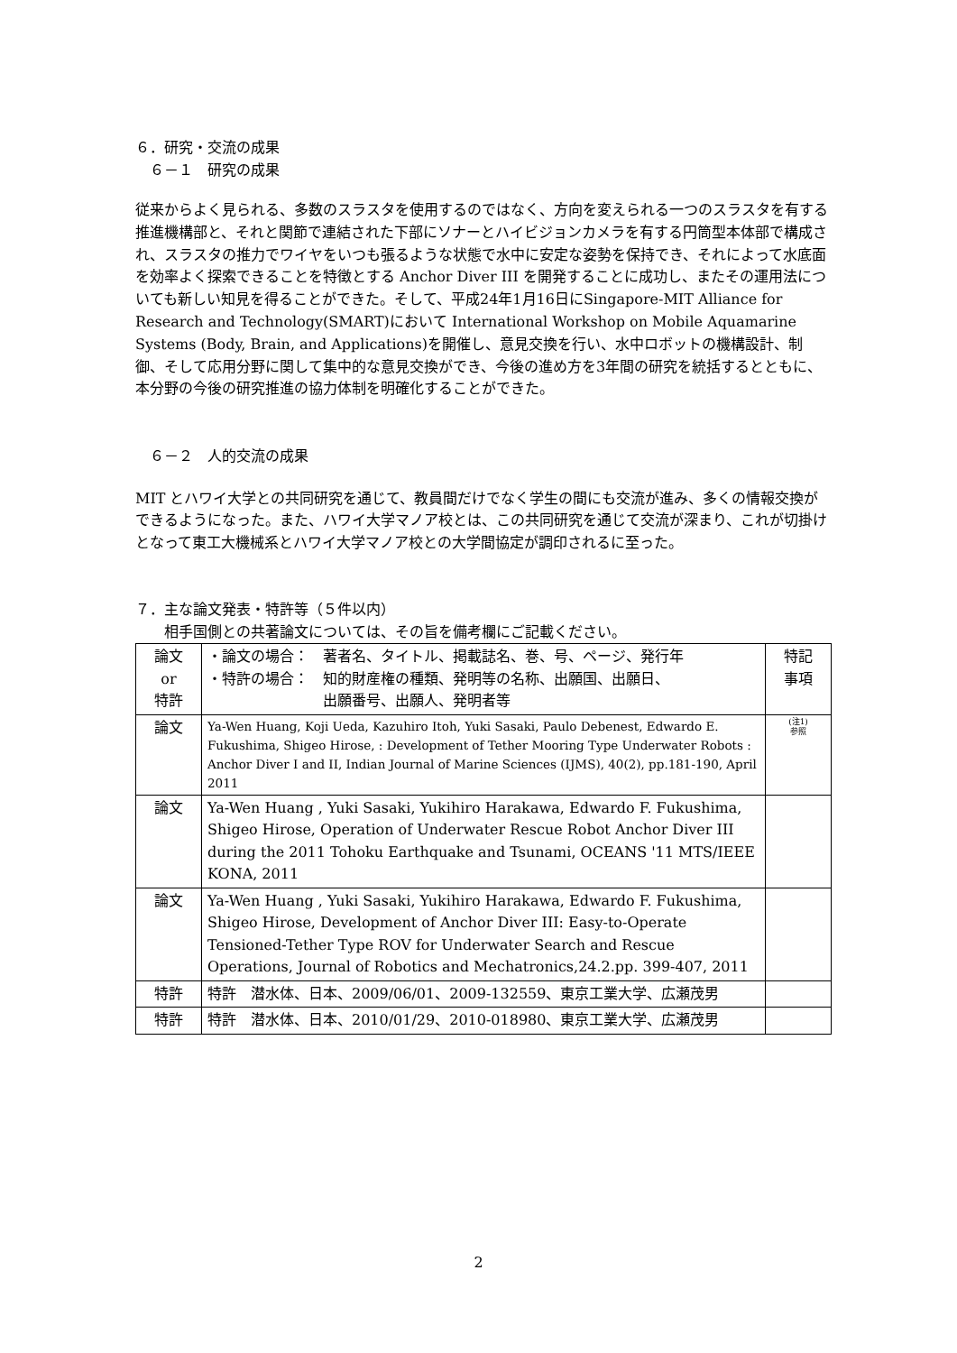６．研究・交流の成果
　６－１　研究の成果
従来からよく見られる、多数のスラスタを使用するのではなく、方向を変えられる一つのスラスタを有する推進機構部と、それと関節で連結された下部にソナーとハイビジョンカメラを有する円筒型本体部で構成され、スラスタの推力でワイヤをいつも張るような状態で水中に安定な姿勢を保持でき、それによって水底面を効率よく探索できることを特徴とする Anchor Diver III を開発することに成功し、またその運用法についても新しい知見を得ることができた。そして、平成24年1月16日にSingapore-MIT Alliance for Research and Technology(SMART)において International Workshop on Mobile Aquamarine Systems (Body, Brain, and Applications)を開催し、意見交換を行い、水中ロボットの機構設計、制御、そして応用分野に関して集中的な意見交換ができ、今後の進め方を3年間の研究を統括するとともに、本分野の今後の研究推進の協力体制を明確化することができた。
　６－２　人的交流の成果
MIT とハワイ大学との共同研究を通じて、教員間だけでなく学生の間にも交流が進み、多くの情報交換ができるようになった。また、ハワイ大学マノア校とは、この共同研究を通じて交流が深まり、これが切掛けとなって東工大機械系とハワイ大学マノア校との大学間協定が調印されるに至った。
７．主な論文発表・特許等（５件以内）
　　相手国側との共著論文については、その旨を備考欄にご記載ください。
| 論文 or 特許 | ・論文の場合： 著者名、タイトル、掲載誌名、巻、号、ページ、発行年 ・特許の場合： 知的財産権の種類、発明等の名称、出願国、出願日、 出願番号、出願人、発明者等 | 特記 事項 |
| 論文 | Ya-Wen Huang, Koji Ueda, Kazuhiro Itoh, Yuki Sasaki, Paulo Debenest, Edwardo E. Fukushima, Shigeo Hirose, : Development of Tether Mooring Type Underwater Robots : Anchor Diver I and II, Indian Journal of Marine Sciences (IJMS), 40(2), pp.181-190, April 2011 | (注1) 参照 |
| 論文 | Ya-Wen Huang , Yuki Sasaki, Yukihiro Harakawa, Edwardo F. Fukushima, Shigeo Hirose, Operation of Underwater Rescue Robot Anchor Diver III during the 2011 Tohoku Earthquake and Tsunami, OCEANS '11 MTS/IEEE KONA, 2011 | |
| 論文 | Ya-Wen Huang , Yuki Sasaki, Yukihiro Harakawa, Edwardo F. Fukushima, Shigeo Hirose, Development of Anchor Diver III: Easy-to-Operate Tensioned-Tether Type ROV for Underwater Search and Rescue Operations, Journal of Robotics and Mechatronics,24.2.pp. 399-407, 2011 | |
| 特許 | 特許 潜水体、日本、2009/06/01、2009-132559、東京工業大学、広瀬茂男 | |
| 特許 | 特許 潜水体、日本、2010/01/29、2010-018980、東京工業大学、広瀬茂男 | |
2